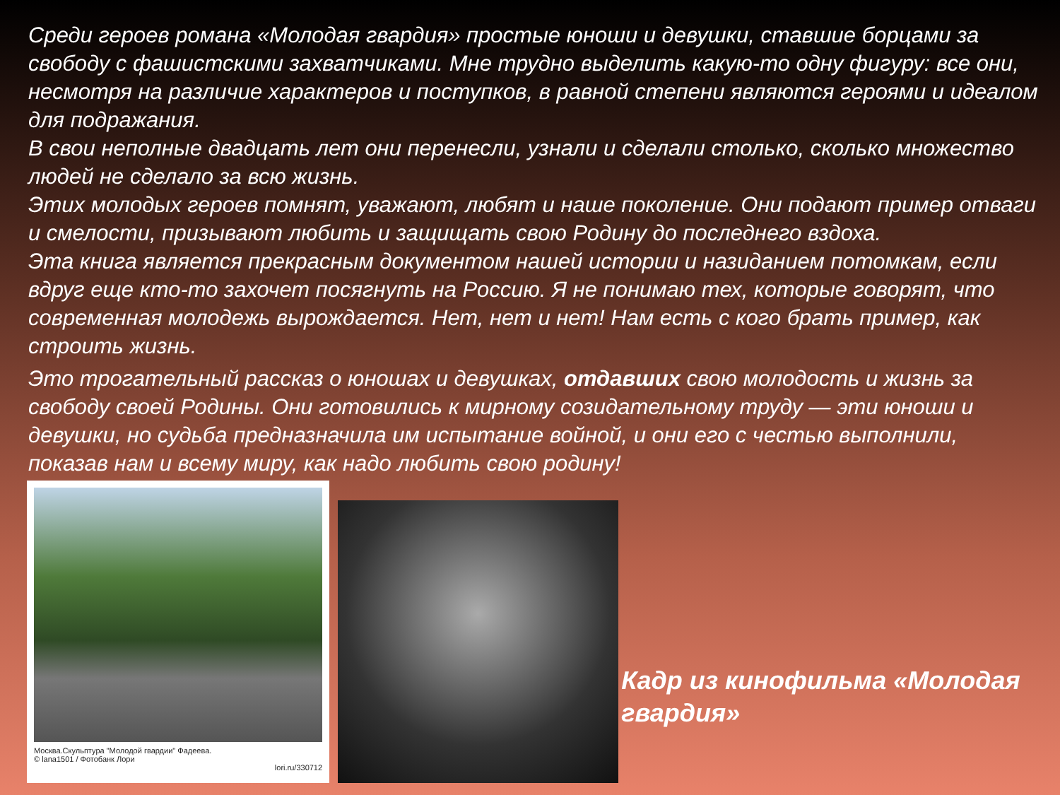Среди героев романа «Молодая гвардия» простые юноши и девушки, ставшие борцами за свободу с фашистскими захватчиками. Мне трудно выделить какую-то одну фигуру: все они, несмотря на различие характеров и поступков, в равной степени являются героями и идеалом для подражания.
В свои неполные двадцать лет они перенесли, узнали и сделали столько, сколько множество людей не сделало за всю жизнь.
Этих молодых героев помнят, уважают, любят и наше поколение. Они подают пример отваги и смелости, призывают любить и защищать свою Родину до последнего вздоха.
Эта книга является прекрасным документом нашей истории и назиданием потомкам, если вдруг еще кто-то захочет посягнуть на Россию. Я не понимаю тех, которые говорят, что современная молодежь вырождается. Нет, нет и нет! Нам есть с кого брать пример, как строить жизнь.
Это трогательный рассказ о юношах и девушках, отдавших свою молодость и жизнь за свободу своей Родины. Они готовились к мирному созидательному труду — эти юноши и девушки, но судьба предназначила им испытание войной, и они его с честью выполнили, показав нам и всему миру, как надо любить свою родину!
Москва.Скульптура "Молодой гвардии" Фадеева.
© lana1501 / Фотобанк Лори
lori.ru/330712
Кадр из кинофильма «Молодая гвардия»